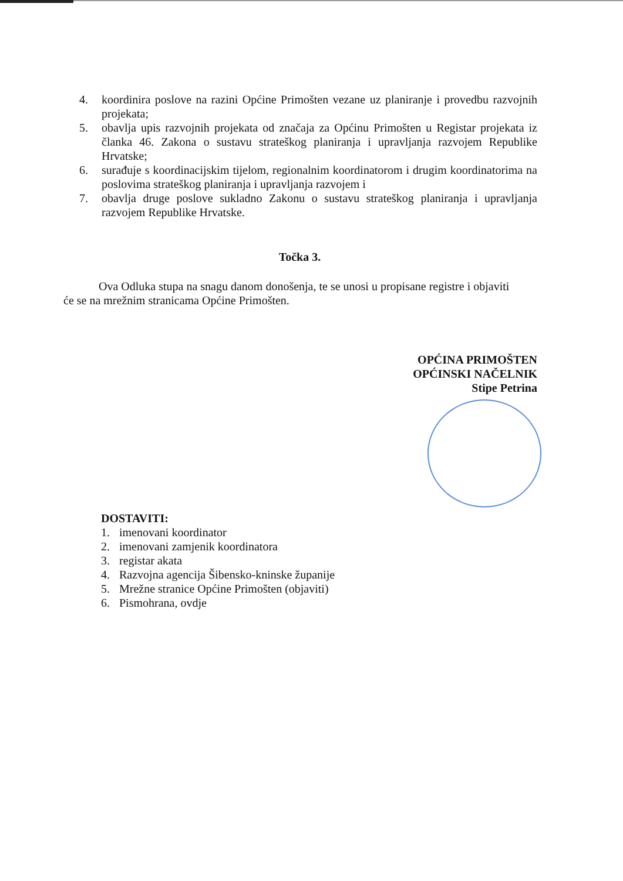4. koordinira poslove na razini Općine Primošten vezane uz planiranje i provedbu razvojnih projekata;
5. obavlja upis razvojnih projekata od značaja za Općinu Primošten u Registar projekata iz članka 46. Zakona o sustavu strateškog planiranja i upravljanja razvojem Republike Hrvatske;
6. surađuje s koordinacijskim tijelom, regionalnim koordinatorom i drugim koordinatorima na poslovima strateškog planiranja i upravljanja razvojem i
7. obavlja druge poslove sukladno Zakonu o sustavu strateškog planiranja i upravljanja razvojem Republike Hrvatske.
Točka 3.
Ova Odluka stupa na snagu danom donošenja, te se unosi u propisane registre i objaviti će se na mrežnim stranicama Općine Primošten.
OPĆINA PRIMOŠTEN
OPĆINSKI NAČELNIK
Stipe Petrina
DOSTAVITI:
1. imenovani koordinator
2. imenovani zamjenik koordinatora
3. registar akata
4. Razvojna agencija Šibensko-kninske županije
5. Mrežne stranice Općine Primošten (objaviti)
6. Pismohrana, ovdje